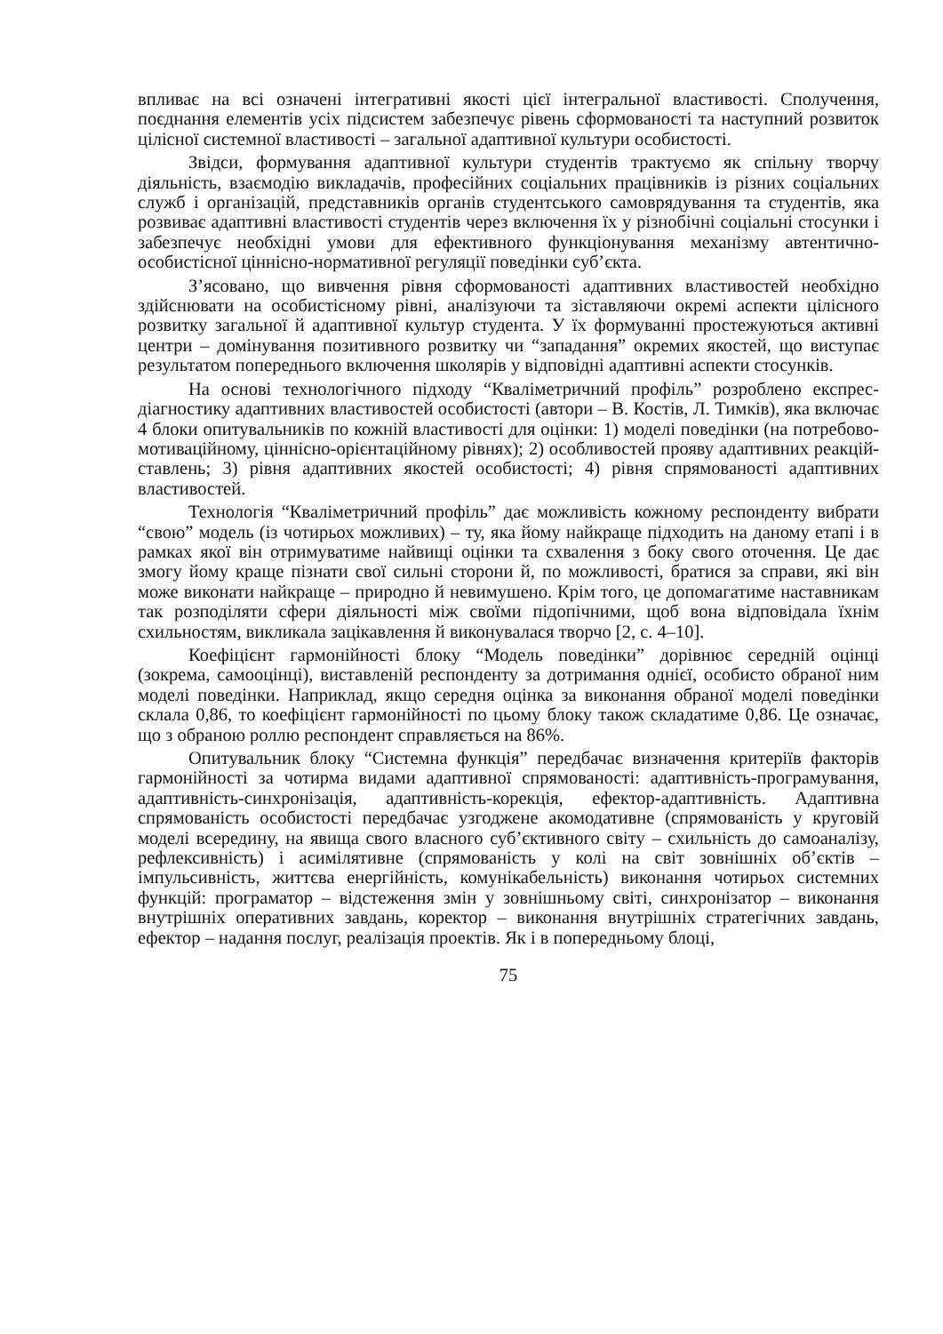впливає на всі означені інтегративні якості цієї інтегральної властивості. Сполучення, поєднання елементів усіх підсистем забезпечує рівень сформованості та наступний розвиток цілісної системної властивості – загальної адаптивної культури особистості.
Звідси, формування адаптивної культури студентів трактуємо як спільну творчу діяльність, взаємодію викладачів, професійних соціальних працівників із різних соціальних служб і організацій, представників органів студентського самоврядування та студентів, яка розвиває адаптивні властивості студентів через включення їх у різнобічні соціальні стосунки і забезпечує необхідні умови для ефективного функціонування механізму автентично-особистісної ціннісно-нормативної регуляції поведінки суб’єкта.
З’ясовано, що вивчення рівня сформованості адаптивних властивостей необхідно здійснювати на особистісному рівні, аналізуючи та зіставляючи окремі аспекти цілісного розвитку загальної й адаптивної культур студента. У їх формуванні простежуються активні центри – домінування позитивного розвитку чи “западання” окремих якостей, що виступає результатом попереднього включення школярів у відповідні адаптивні аспекти стосунків.
На основі технологічного підходу “Кваліметричний профіль” розроблено експрес-діагностику адаптивних властивостей особистості (автори – В. Костів, Л. Тимків), яка включає 4 блоки опитувальників по кожній властивості для оцінки: 1) моделі поведінки (на потребово-мотиваційному, ціннісно-орієнтаційному рівнях); 2) особливостей прояву адаптивних реакцій-ставлень; 3) рівня адаптивних якостей особистості; 4) рівня спрямованості адаптивних властивостей.
Технологія “Кваліметричний профіль” дає можливість кожному респонденту вибрати “свою” модель (із чотирьох можливих) – ту, яка йому найкраще підходить на даному етапі і в рамках якої він отримуватиме найвищі оцінки та схвалення з боку свого оточення. Це дає змогу йому краще пізнати свої сильні сторони й, по можливості, братися за справи, які він може виконати найкраще – природно й невимушено. Крім того, це допомагатиме наставникам так розподіляти сфери діяльності між своїми підопічними, щоб вона відповідала їхнім схильностям, викликала зацікавлення й виконувалася творчо [2, с. 4–10].
Коефіцієнт гармонійності блоку “Модель поведінки” дорівнює середній оцінці (зокрема, самооцінці), виставленій респонденту за дотримання однієї, особисто обраної ним моделі поведінки. Наприклад, якщо середня оцінка за виконання обраної моделі поведінки склала 0,86, то коефіцієнт гармонійності по цьому блоку також складатиме 0,86. Це означає, що з обраною роллю респондент справляється на 86%.
Опитувальник блоку “Системна функція” передбачає визначення критеріїв факторів гармонійності за чотирма видами адаптивної спрямованості: адаптивність-програмування, адаптивність-синхронізація, адаптивність-корекція, ефектор-адаптивність. Адаптивна спрямованість особистості передбачає узгоджене акомодативне (спрямованість у круговій моделі всередину, на явища свого власного суб’єктивного світу – схильність до самоаналізу, рефлексивність) і асимілятивне (спрямованість у колі на світ зовнішніх об’єктів – імпульсивність, життєва енергійність, комунікабельність) виконання чотирьох системних функцій: програматор – відстеження змін у зовнішньому світі, синхронізатор – виконання внутрішніх оперативних завдань, коректор – виконання внутрішніх стратегічних завдань, ефектор – надання послуг, реалізація проектів. Як і в попередньому блоці,
75